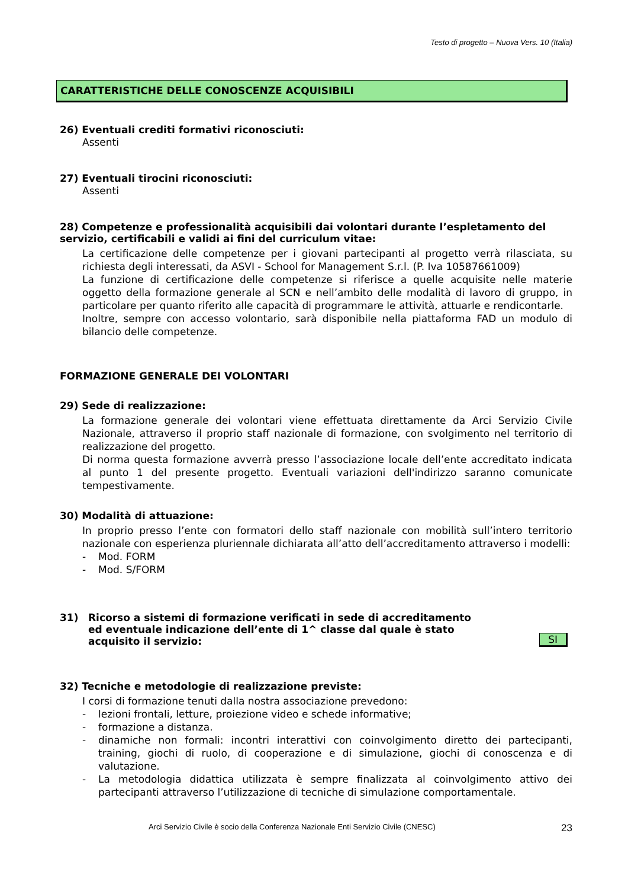Testo di progetto – Nuova Vers. 10 (Italia)
CARATTERISTICHE DELLE CONOSCENZE ACQUISIBILI
26) Eventuali crediti formativi riconosciuti:
Assenti
27) Eventuali tirocini riconosciuti:
Assenti
28) Competenze e professionalità acquisibili dai volontari durante l’espletamento del servizio, certificabili e validi ai fini del curriculum vitae:
La certificazione delle competenze per i giovani partecipanti al progetto verrà rilasciata, su richiesta degli interessati, da ASVI - School for Management S.r.l. (P. Iva 10587661009)
La funzione di certificazione delle competenze si riferisce a quelle acquisite nelle materie oggetto della formazione generale al SCN e nell’ambito delle modalità di lavoro di gruppo, in particolare per quanto riferito alle capacità di programmare le attività, attuarle e rendicontarle.
Inoltre, sempre con accesso volontario, sarà disponibile nella piattaforma FAD un modulo di bilancio delle competenze.
FORMAZIONE GENERALE DEI VOLONTARI
29) Sede di realizzazione:
La formazione generale dei volontari viene effettuata direttamente da Arci Servizio Civile Nazionale, attraverso il proprio staff nazionale di formazione, con svolgimento nel territorio di realizzazione del progetto.
Di norma questa formazione avverrà presso l’associazione locale dell’ente accreditato indicata al punto 1 del presente progetto. Eventuali variazioni dell'indirizzo saranno comunicate tempestivamente.
30) Modalità di attuazione:
In proprio presso l’ente con formatori dello staff nazionale con mobilità sull’intero territorio nazionale con esperienza pluriennale dichiarata all’atto dell’accreditamento attraverso i modelli:
- Mod. FORM
- Mod. S/FORM
31) Ricorso a sistemi di formazione verificati in sede di accreditamento
ed eventuale indicazione dell’ente di 1^ classe dal quale è stato
acquisito il servizio:
SI
32) Tecniche e metodologie di realizzazione previste:
I corsi di formazione tenuti dalla nostra associazione prevedono:
- lezioni frontali, letture, proiezione video e schede informative;
- formazione a distanza.
- dinamiche non formali: incontri interattivi con coinvolgimento diretto dei partecipanti, training, giochi di ruolo, di cooperazione e di simulazione, giochi di conoscenza e di valutazione.
- La metodologia didattica utilizzata è sempre finalizzata al coinvolgimento attivo dei partecipanti attraverso l’utilizzazione di tecniche di simulazione comportamentale.
Arci Servizio Civile è socio della Conferenza Nazionale Enti Servizio Civile (CNESC) 23